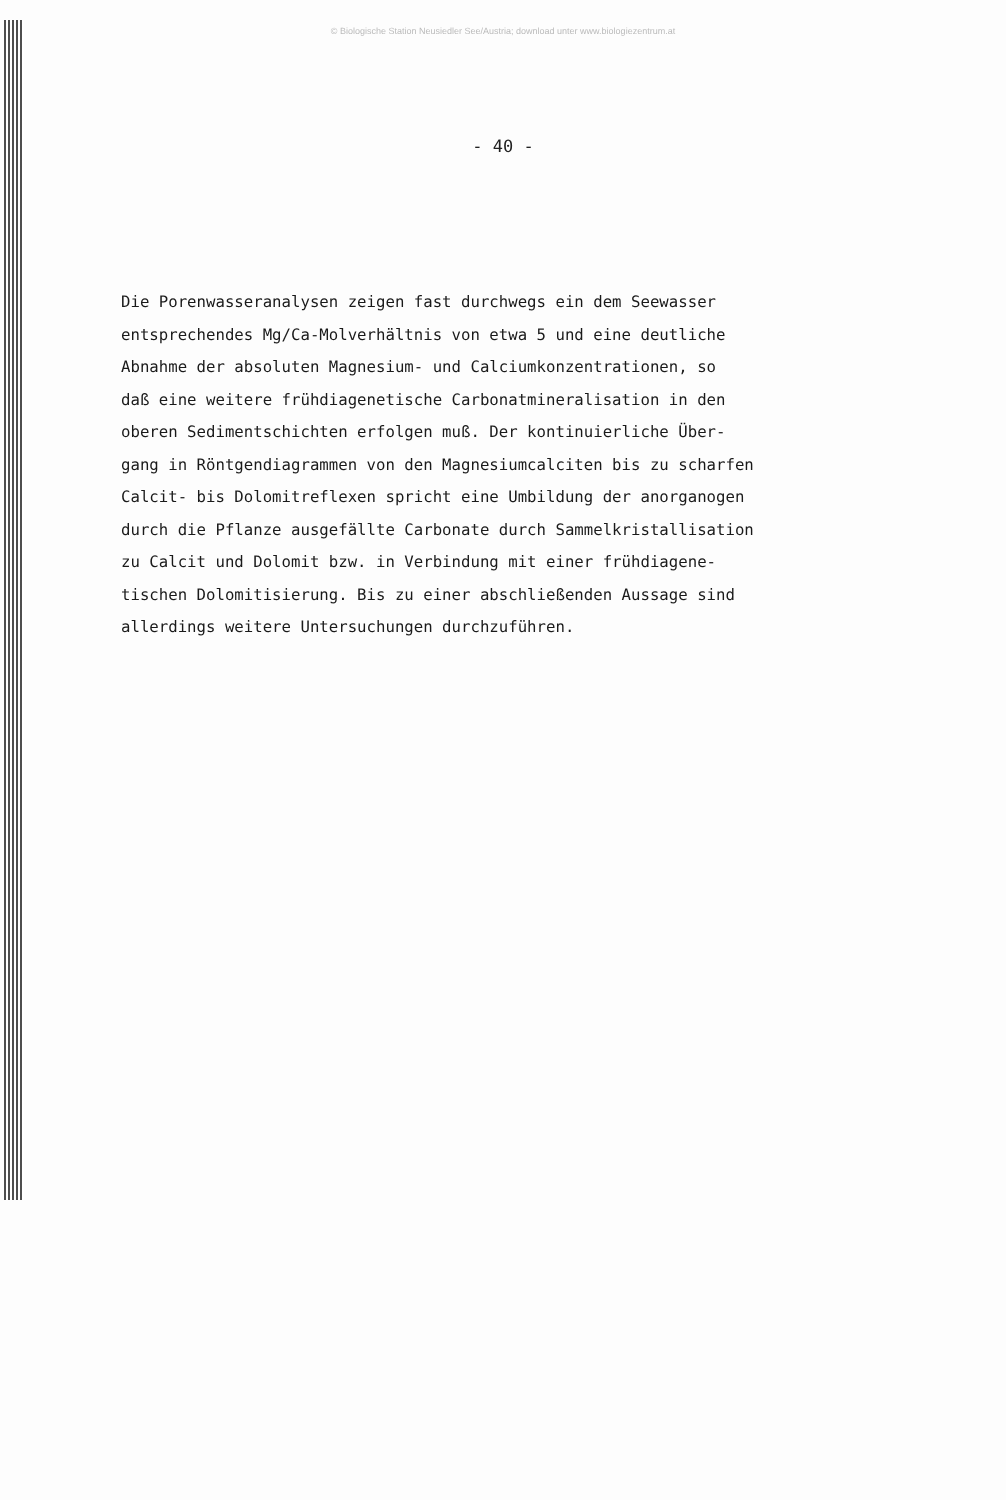© Biologische Station Neusiedler See/Austria; download unter www.biologiezentrum.at
- 40 -
Die Porenwasseranalysen zeigen fast durchwegs ein dem Seewasser
entsprechendes Mg/Ca-Molverhältnis von etwa 5 und eine deutliche
Abnahme der absoluten Magnesium- und Calciumkonzentrationen, so
daß eine weitere frühdiagenetische Carbonatmineralisation in den
oberen Sedimentschichten erfolgen muß. Der kontinuierliche Über-
gang in Röntgendiagrammen von den Magnesiumcalciten bis zu scharfen
Calcit- bis Dolomitreflexen spricht eine Umbildung der anorganogen
durch die Pflanze ausgefällte Carbonate durch Sammelkristallisation
zu Calcit und Dolomit bzw. in Verbindung mit einer frühdiagene-
tischen Dolomitisierung. Bis zu einer abschließenden Aussage sind
allerdings weitere Untersuchungen durchzuführen.